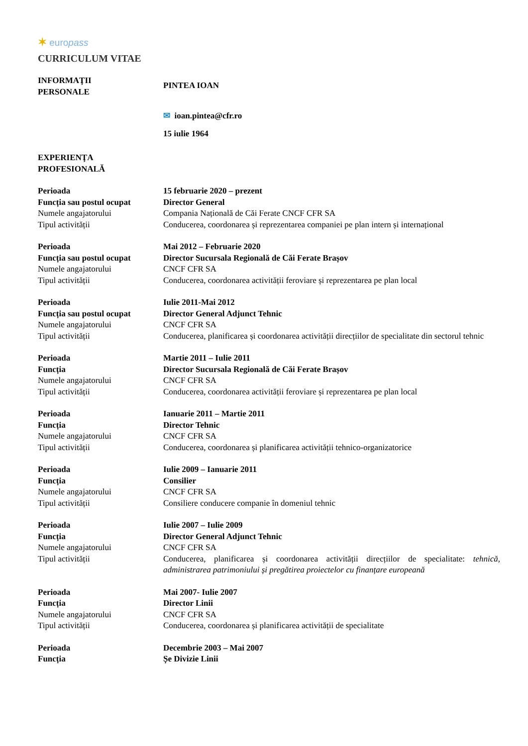✶ europass
CURRICULUM VITAE
INFORMAŢII
PERSONALE
PINTEA IOAN
✉ ioan.pintea@cfr.ro
15 iulie 1964
EXPERIENŢA
PROFESIONALĂ
Perioada 15 februarie 2020 – prezent
Funcția sau postul ocupat
Director General
Numele angajatorului Compania Națională de Căi Ferate CNCF CFR SA
Tipul activității Conducerea, coordonarea și reprezentarea companiei pe plan intern și internațional
Perioada Mai 2012 – Februarie 2020
Funcția sau postul ocupat
Director Sucursala Regională de Căi Ferate Brașov
Numele angajatorului CNCF CFR SA
Tipul activității Conducerea, coordonarea activității feroviare și reprezentarea pe plan local
Perioada Iulie 2011-Mai 2012
Funcția sau postul ocupat
Director General Adjunct Tehnic
Numele angajatorului CNCF CFR SA
Tipul activității Conducerea, planificarea și coordonarea activității direcțiilor de specialitate din sectorul tehnic
Perioada Martie 2011 – Iulie 2011
Funcția Director Sucursala Regională de Căi Ferate Brașov
Numele angajatorului CNCF CFR SA
Tipul activității Conducerea, coordonarea activității feroviare și reprezentarea pe plan local
Perioada Ianuarie 2011 – Martie 2011
Funcția Director Tehnic
Numele angajatorului CNCF CFR SA
Tipul activității Conducerea, coordonarea și planificarea activității tehnico-organizatorice
Perioada Iulie 2009 – Ianuarie 2011
Funcția Consilier
Numele angajatorului CNCF CFR SA
Tipul activității Consiliere conducere companie în domeniul tehnic
Perioada Iulie 2007 – Iulie 2009
Funcția Director General Adjunct Tehnic
Numele angajatorului CNCF CFR SA
Tipul activității Conducerea, planificarea și coordonarea activității direcțiilor de specialitate: tehnică, administrarea patrimoniului și pregătirea proiectelor cu finanțare europeană
Perioada Mai 2007- Iulie 2007
Funcția Director Linii
Numele angajatorului CNCF CFR SA
Tipul activității Conducerea, coordonarea și planificarea activității de specialitate
Perioada Decembrie 2003 – Mai 2007
Funcția Șe Divizie Linii